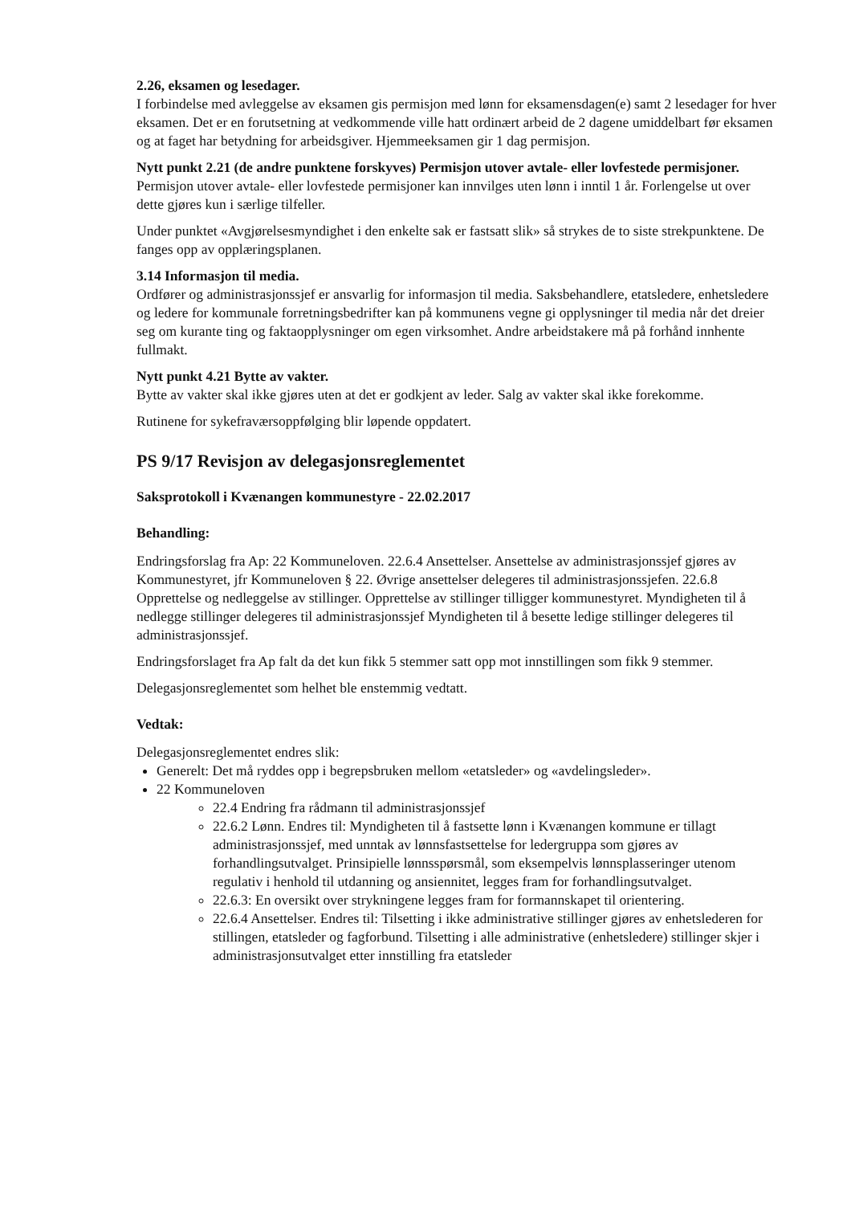2.26, eksamen og lesedager.
I forbindelse med avleggelse av eksamen gis permisjon med lønn for eksamensdagen(e) samt 2 lesedager for hver eksamen. Det er en forutsetning at vedkommende ville hatt ordinært arbeid de 2 dagene umiddelbart før eksamen og at faget har betydning for arbeidsgiver. Hjemmeeksamen gir 1 dag permisjon.
Nytt punkt 2.21 (de andre punktene forskyves) Permisjon utover avtale- eller lovfestede permisjoner.
Permisjon utover avtale- eller lovfestede permisjoner kan innvilges uten lønn i inntil 1 år. Forlengelse ut over dette gjøres kun i særlige tilfeller.
Under punktet «Avgjørelsesmyndighet i den enkelte sak er fastsatt slik» så strykes de to siste strekpunktene. De fanges opp av opplæringsplanen.
3.14 Informasjon til media.
Ordfører og administrasjonssjef er ansvarlig for informasjon til media. Saksbehandlere, etatsledere, enhetsledere og ledere for kommunale forretningsbedrifter kan på kommunens vegne gi opplysninger til media når det dreier seg om kurante ting og faktaopplysninger om egen virksomhet. Andre arbeidstakere må på forhånd innhente fullmakt.
Nytt punkt 4.21 Bytte av vakter.
Bytte av vakter skal ikke gjøres uten at det er godkjent av leder. Salg av vakter skal ikke forekomme.
Rutinene for sykefraværsoppfølging blir løpende oppdatert.
PS 9/17 Revisjon av delegasjonsreglementet
Saksprotokoll i Kvænangen kommunestyre - 22.02.2017
Behandling:
Endringsforslag fra Ap: 22 Kommuneloven. 22.6.4 Ansettelser. Ansettelse av administrasjonssjef gjøres av Kommunestyret, jfr Kommuneloven § 22. Øvrige ansettelser delegeres til administrasjonssjefen. 22.6.8 Opprettelse og nedleggelse av stillinger. Opprettelse av stillinger tilligger kommunestyret. Myndigheten til å nedlegge stillinger delegeres til administrasjonssjef Myndigheten til å besette ledige stillinger delegeres til administrasjonssjef.
Endringsforslaget fra Ap falt da det kun fikk 5 stemmer satt opp mot innstillingen som fikk 9 stemmer.
Delegasjonsreglementet som helhet ble enstemmig vedtatt.
Vedtak:
Delegasjonsreglementet endres slik:
Generelt: Det må ryddes opp i begrepsbruken mellom «etatsleder» og «avdelingsleder».
22 Kommuneloven
22.4 Endring fra rådmann til administrasjonssjef
22.6.2 Lønn. Endres til: Myndigheten til å fastsette lønn i Kvænangen kommune er tillagt administrasjonssjef, med unntak av lønnsfastsettelse for ledergruppa som gjøres av forhandlingsutvalget. Prinsipielle lønnsspørsmål, som eksempelvis lønnsplasseringer utenom regulativ i henhold til utdanning og ansiennitet, legges fram for forhandlingsutvalget.
22.6.3: En oversikt over strykningene legges fram for formannskapet til orientering.
22.6.4 Ansettelser. Endres til: Tilsetting i ikke administrative stillinger gjøres av enhetslederen for stillingen, etatsleder og fagforbund. Tilsetting i alle administrative (enhetsledere) stillinger skjer i administrasjonsutvalget etter innstilling fra etatsleder